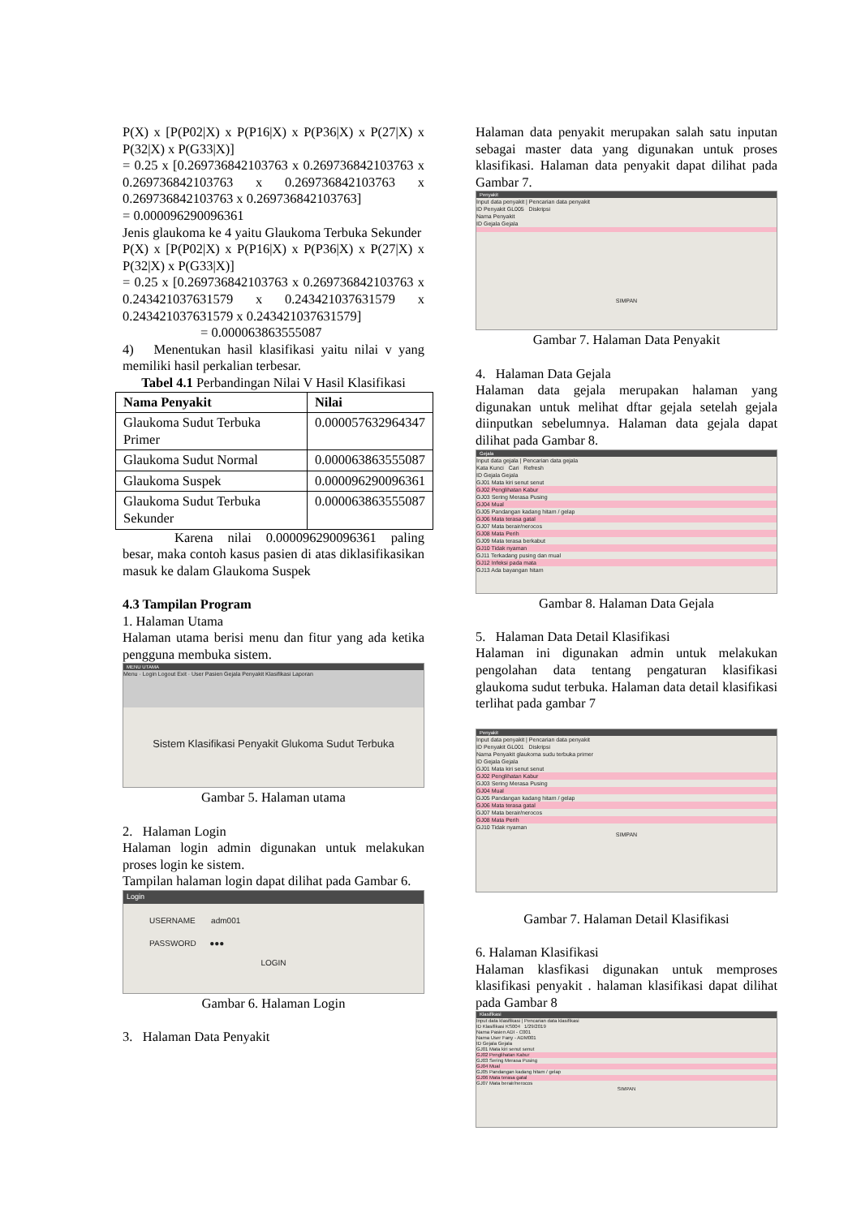P(X) x [P(P02|X) x P(P16|X) x P(P36|X) x P(27|X) x P(32|X) x P(G33|X)]
= 0.25 x [0.269736842103763 x 0.269736842103763 x 0.269736842103763 x 0.269736842103763 x 0.269736842103763 x 0.269736842103763]
= 0.000096290096361
Jenis glaukoma ke 4 yaitu Glaukoma Terbuka Sekunder
P(X) x [P(P02|X) x P(P16|X) x P(P36|X) x P(27|X) x P(32|X) x P(G33|X)]
= 0.25 x [0.269736842103763 x 0.269736842103763 x 0.243421037631579 x 0.243421037631579 x 0.243421037631579 x 0.243421037631579]
= 0.000063863555087
4) Menentukan hasil klasifikasi yaitu nilai v yang memiliki hasil perkalian terbesar.
Tabel 4.1 Perbandingan Nilai V Hasil Klasifikasi
| Nama Penyakit | Nilai |
| --- | --- |
| Glaukoma Sudut Terbuka Primer | 0.000057632964347 |
| Glaukoma Sudut Normal | 0.000063863555087 |
| Glaukoma Suspek | 0.000096290096361 |
| Glaukoma Sudut Terbuka Sekunder | 0.000063863555087 |
Karena nilai 0.000096290096361 paling besar, maka contoh kasus pasien di atas diklasifikasikan masuk ke dalam Glaukoma Suspek
4.3 Tampilan Program
1. Halaman Utama
Halaman utama berisi menu dan fitur yang ada ketika pengguna membuka sistem.
MENU UTAMA
Menu · Login Logout Exit · User Pasien Gejala Penyakit Klasifikasi Laporan
Sistem Klasifikasi Penyakit Glukoma Sudut Terbuka
Gambar 5. Halaman utama
2. Halaman Login
Halaman login admin digunakan untuk melakukan proses login ke sistem.
Tampilan halaman login dapat dilihat pada Gambar 6.
Login
USERNAME adm001
PASSWORD ●●●
LOGIN
Gambar 6. Halaman Login
3. Halaman Data Penyakit
Halaman data penyakit merupakan salah satu inputan sebagai master data yang digunakan untuk proses klasifikasi. Halaman data penyakit dapat dilihat pada Gambar 7.
Penyakit
Input data penyakit | Pencarian data penyakit
ID Penyakit GL005 Diskripsi
Nama Penyakit
ID Gejala Gejala
SIMPAN
Gambar 7. Halaman Data Penyakit
4. Halaman Data Gejala
Halaman data gejala merupakan halaman yang digunakan untuk melihat dftar gejala setelah gejala diinputkan sebelumnya. Halaman data gejala dapat dilihat pada Gambar 8.
Gejala
Input data gejala | Pencarian data gejala
Kata Kunci Cari Refresh
ID Gejala Gejala
GJ01 Mata kiri senut senut
GJ02 Penglihatan Kabur
GJ03 Sering Merasa Pusing
GJ04 Mual
GJ05 Pandangan kadang hitam / gelap
GJ06 Mata terasa gatal
GJ07 Mata berair/nerocos
GJ08 Mata Perih
GJ09 Mata terasa berkabut
GJ10 Tidak nyaman
GJ11 Terkadang pusing dan mual
GJ12 Infeksi pada mata
GJ13 Ada bayangan hitam
Gambar 8. Halaman Data Gejala
5. Halaman Data Detail Klasifikasi
Halaman ini digunakan admin untuk melakukan pengolahan data tentang pengaturan klasifikasi glaukoma sudut terbuka. Halaman data detail klasifikasi terlihat pada gambar 7
Penyakit
Input data penyakit | Pencarian data penyakit
ID Penyakit GL001 Diskripsi
Nama Penyakit glaukoma sudu terbuka primer
ID Gejala Gejala
GJ01 Mata kiri senut senut
GJ02 Penglihatan Kabur
GJ03 Sering Merasa Pusing
GJ04 Mual
GJ05 Pandangan kadang hitam / gelap
GJ06 Mata terasa gatal
GJ07 Mata berair/nerocos
GJ08 Mata Perih
GJ10 Tidak nyaman
SIMPAN
Gambar 7. Halaman Detail Klasifikasi
6. Halaman Klasifikasi
Halaman klasfikasi digunakan untuk memproses klasifikasi penyakit . halaman klasifikasi dapat dilihat pada Gambar 8
Klasifikasi
Input data klasifikasi | Pencarian data klasifikasi
ID Klasifikasi KS004 1/29/2019
Nama Pasien ADI - C001
Nama User Fany - ADM001
ID Gejala Gejala
GJ01 Mata kiri senut senut
GJ02 Penglihatan Kabur
GJ03 Sering Merasa Pusing
GJ04 Mual
GJ05 Pandangan kadang hitam / gelap
GJ06 Mata terasa gatal
GJ07 Mata berair/nerocos
SIMPAN